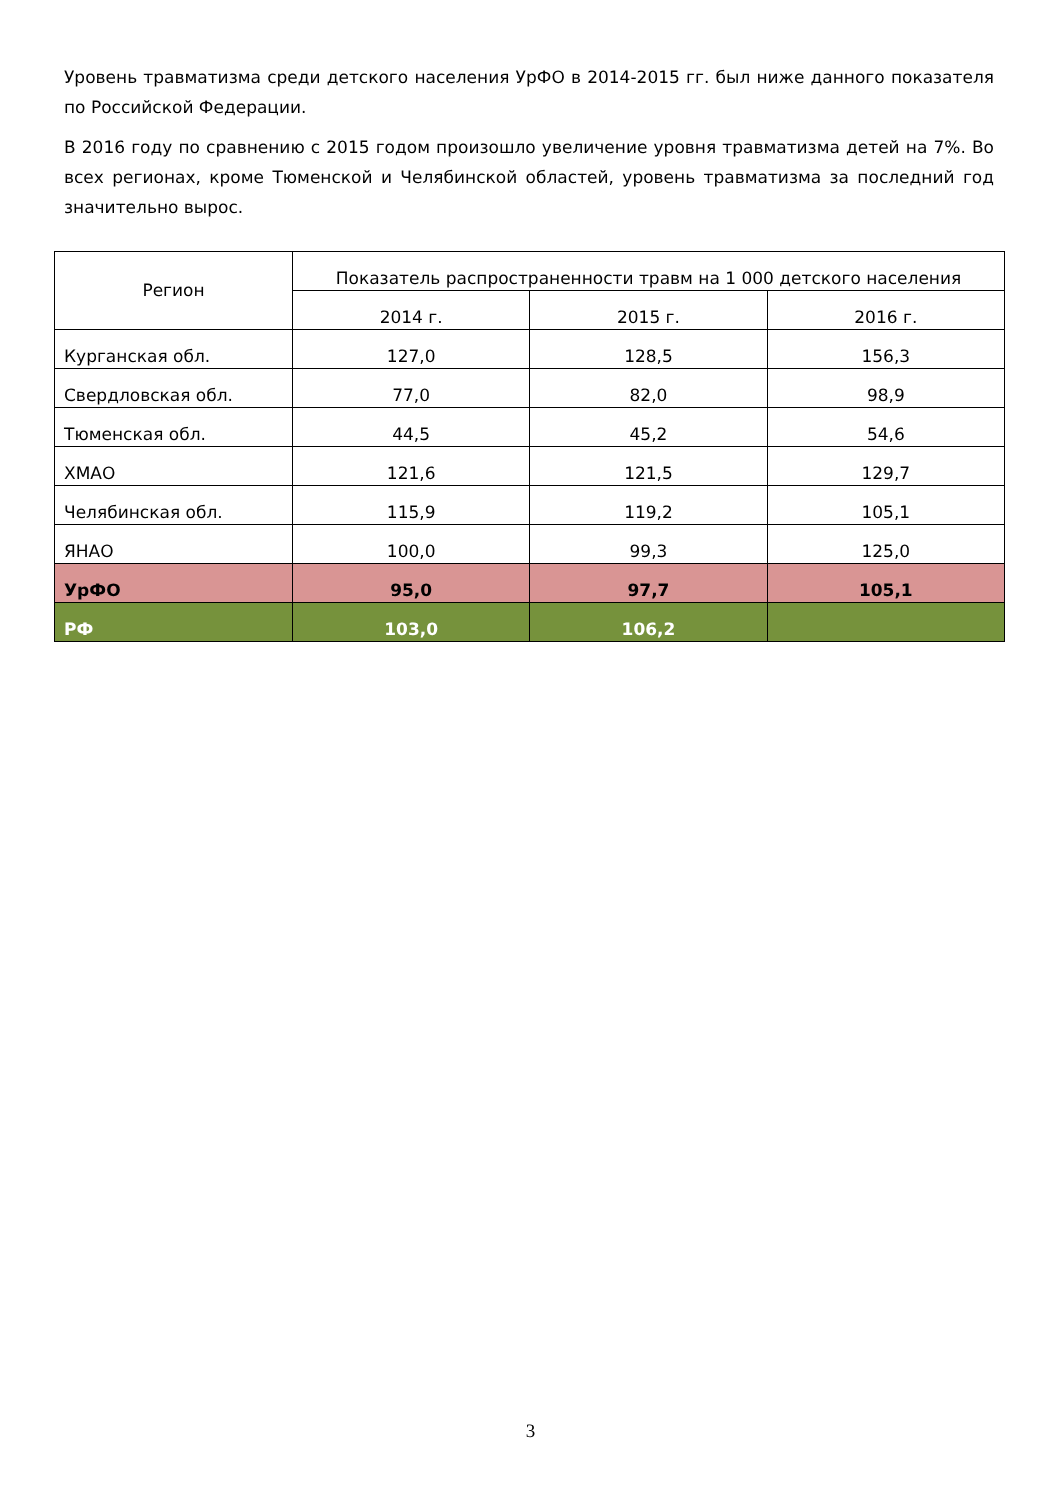Уровень травматизма среди детского населения УрФО в 2014-2015 гг. был ниже данного показателя по Российской Федерации.
В 2016 году по сравнению с 2015 годом произошло увеличение уровня травматизма детей на 7%. Во всех регионах, кроме Тюменской и Челябинской областей, уровень травматизма за последний год значительно вырос.
| Регион | Показатель распространенности травм на 1 000 детского населения | | |
| --- | --- | --- | --- |
| | 2014 г. | 2015 г. | 2016 г. |
| Курганская обл. | 127,0 | 128,5 | 156,3 |
| Свердловская обл. | 77,0 | 82,0 | 98,9 |
| Тюменская обл. | 44,5 | 45,2 | 54,6 |
| ХМАО | 121,6 | 121,5 | 129,7 |
| Челябинская обл. | 115,9 | 119,2 | 105,1 |
| ЯНАО | 100,0 | 99,3 | 125,0 |
| УрФО | 95,0 | 97,7 | 105,1 |
| РФ | 103,0 | 106,2 | |
3